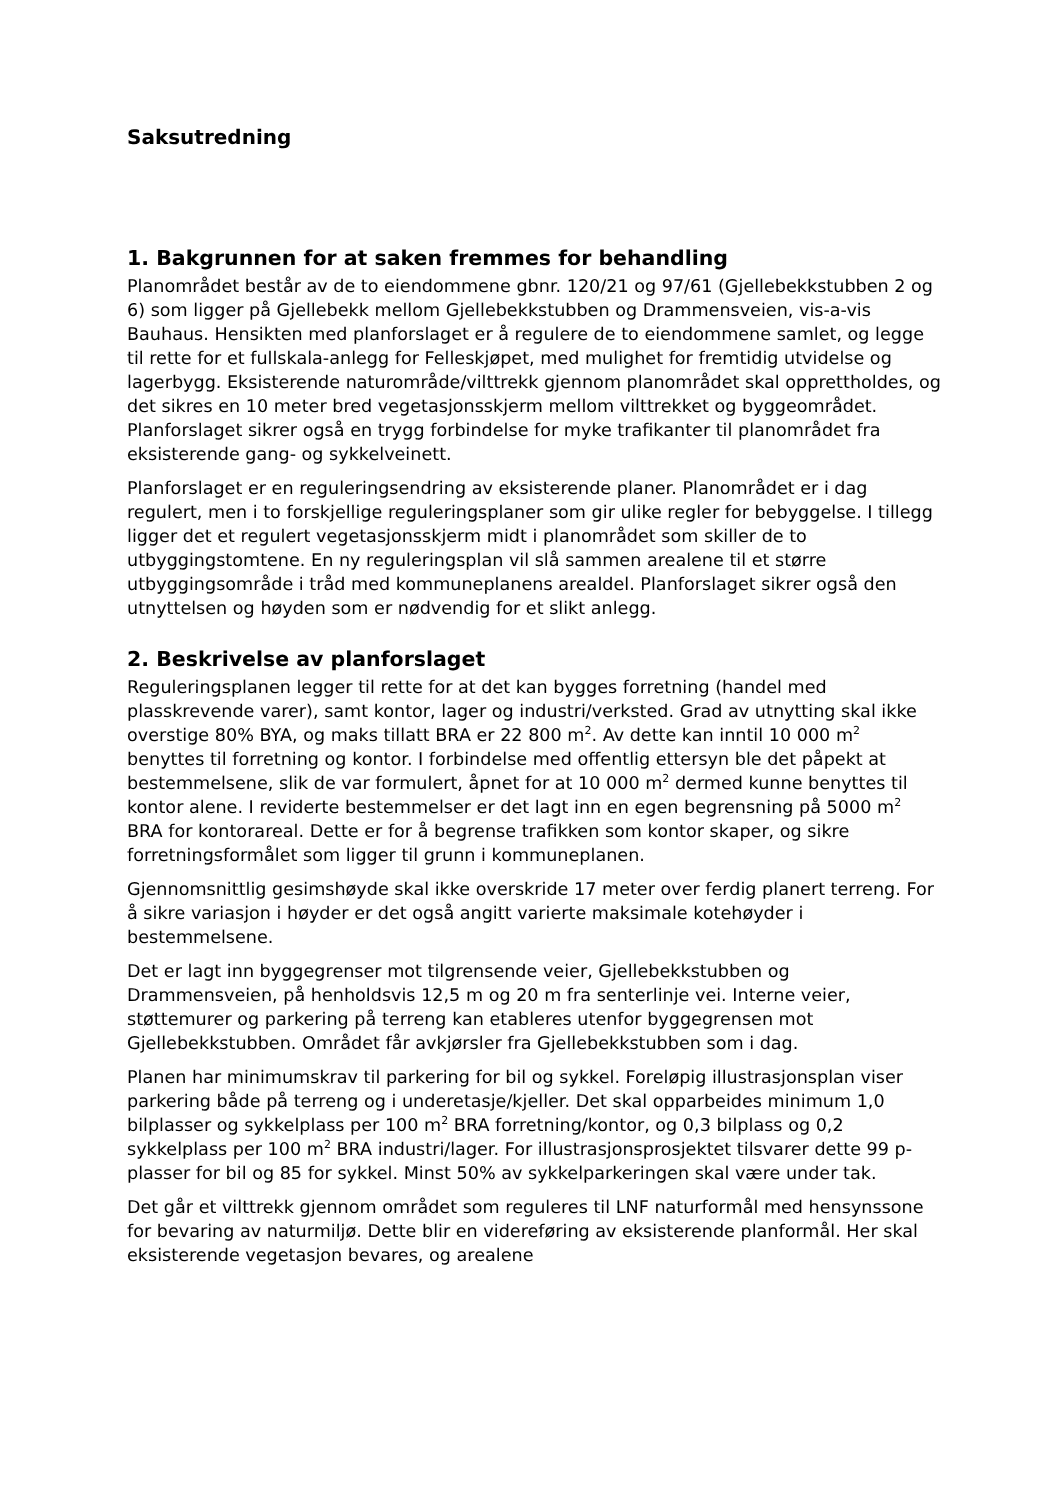Saksutredning
1. Bakgrunnen for at saken fremmes for behandling
Planområdet består av de to eiendommene gbnr. 120/21 og 97/61 (Gjellebekkstubben 2 og 6) som ligger på Gjellebekk mellom Gjellebekkstubben og Drammensveien, vis-a-vis Bauhaus. Hensikten med planforslaget er å regulere de to eiendommene samlet, og legge til rette for et fullskala-anlegg for Felleskjøpet, med mulighet for fremtidig utvidelse og lagerbygg. Eksisterende naturområde/vilttrekk gjennom planområdet skal opprettholdes, og det sikres en 10 meter bred vegetasjonsskjerm mellom vilttrekket og byggeområdet. Planforslaget sikrer også en trygg forbindelse for myke trafikanter til planområdet fra eksisterende gang- og sykkelveinett.
Planforslaget er en reguleringsendring av eksisterende planer. Planområdet er i dag regulert, men i to forskjellige reguleringsplaner som gir ulike regler for bebyggelse. I tillegg ligger det et regulert vegetasjonsskjerm midt i planområdet som skiller de to utbyggingstomtene. En ny reguleringsplan vil slå sammen arealene til et større utbyggingsområde i tråd med kommuneplanens arealdel. Planforslaget sikrer også den utnyttelsen og høyden som er nødvendig for et slikt anlegg.
2. Beskrivelse av planforslaget
Reguleringsplanen legger til rette for at det kan bygges forretning (handel med plasskrevende varer), samt kontor, lager og industri/verksted. Grad av utnytting skal ikke overstige 80% BYA, og maks tillatt BRA er 22 800 m<sup>2</sup>. Av dette kan inntil 10 000 m<sup>2</sup> benyttes til forretning og kontor. I forbindelse med offentlig ettersyn ble det påpekt at bestemmelsene, slik de var formulert, åpnet for at 10 000 m<sup>2</sup> dermed kunne benyttes til kontor alene. I reviderte bestemmelser er det lagt inn en egen begrensning på 5000 m<sup>2</sup> BRA for kontorareal. Dette er for å begrense trafikken som kontor skaper, og sikre forretningsformålet som ligger til grunn i kommuneplanen.
Gjennomsnittlig gesimshøyde skal ikke overskride 17 meter over ferdig planert terreng. For å sikre variasjon i høyder er det også angitt varierte maksimale kotehøyder i bestemmelsene.
Det er lagt inn byggegrenser mot tilgrensende veier, Gjellebekkstubben og Drammensveien, på henholdsvis 12,5 m og 20 m fra senterlinje vei. Interne veier, støttemurer og parkering på terreng kan etableres utenfor byggegrensen mot Gjellebekkstubben. Området får avkjørsler fra Gjellebekkstubben som i dag.
Planen har minimumskrav til parkering for bil og sykkel. Foreløpig illustrasjonsplan viser parkering både på terreng og i underetasje/kjeller. Det skal opparbeides minimum 1,0 bilplasser og sykkelplass per 100 m<sup>2</sup> BRA forretning/kontor, og 0,3 bilplass og 0,2 sykkelplass per 100 m<sup>2</sup> BRA industri/lager. For illustrasjonsprosjektet tilsvarer dette 99 p-plasser for bil og 85 for sykkel. Minst 50% av sykkelparkeringen skal være under tak.
Det går et vilttrekk gjennom området som reguleres til LNF naturformål med hensynssone for bevaring av naturmiljø. Dette blir en videreføring av eksisterende planformål. Her skal eksisterende vegetasjon bevares, og arealene